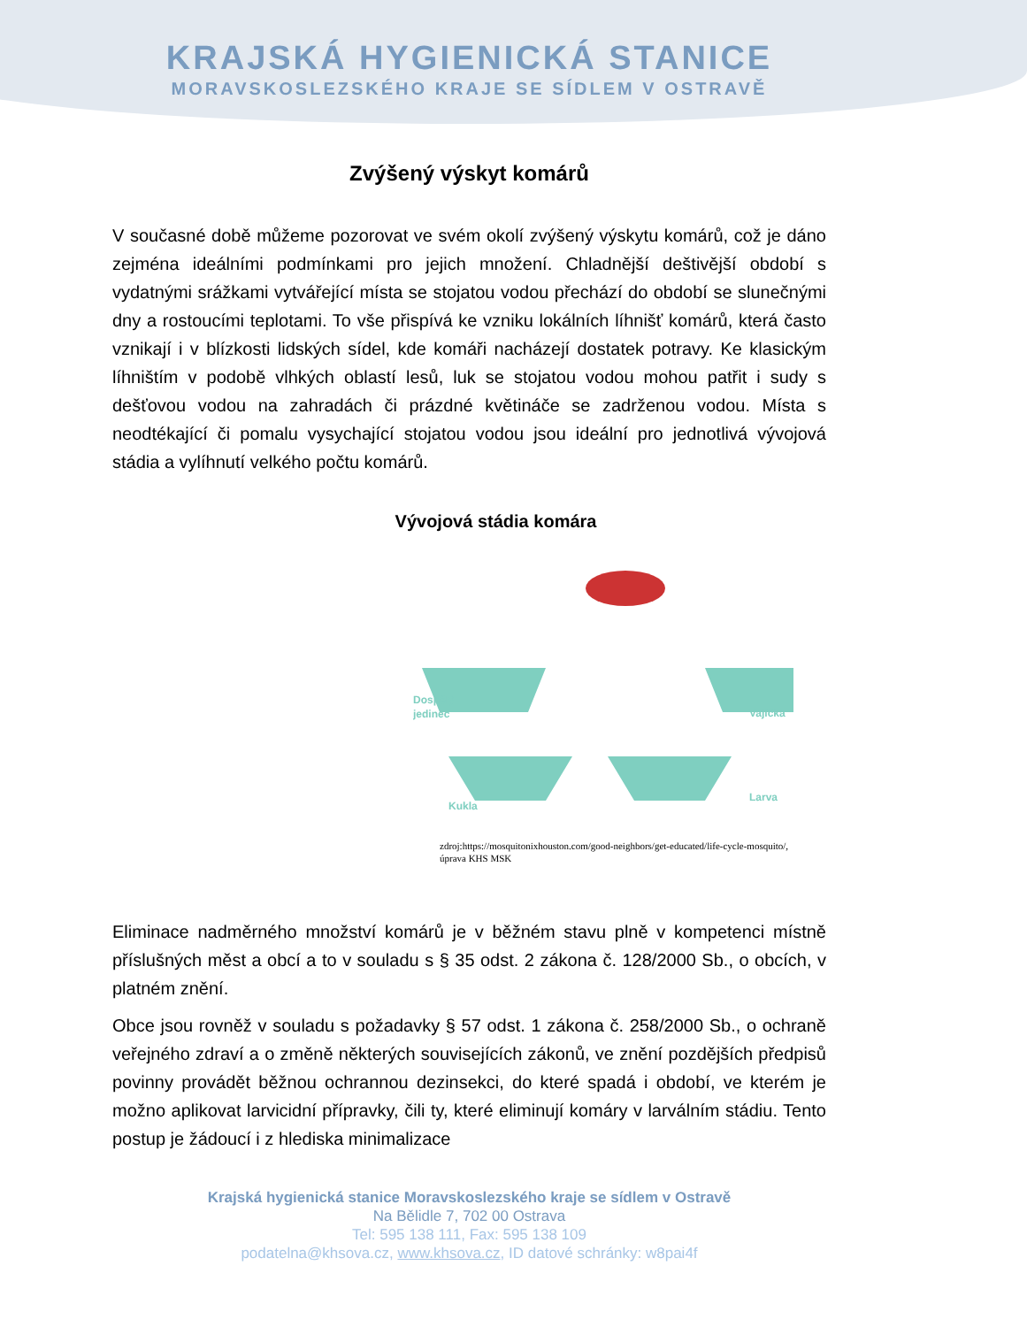KRAJSKÁ HYGIENICKÁ STANICE
MORAVSKOSLEZSKÉHO KRAJE SE SÍDLEM V OSTRAVĚ
Zvýšený výskyt komárů
V současné době můžeme pozorovat ve svém okolí zvýšený výskytu komárů, což je dáno zejména ideálními podmínkami pro jejich množení. Chladnější deštivější období s vydatnými srážkami vytvářející místa se stojatou vodou přechází do období se slunečnými dny a rostoucími teplotami. To vše přispívá ke vzniku lokálních líhnišť komárů, která často vznikají i v blízkosti lidských sídel, kde komáři nacházejí dostatek potravy. Ke klasickým líhništím v podobě vlhkých oblastí lesů, luk se stojatou vodou mohou patřit i sudy s dešťovou vodou na zahradách či prázdné květináče se zadrženou vodou. Místa s neodtékající či pomalu vysychající stojatou vodou jsou ideální pro jednotlivá vývojová stádia a vylíhnutí velkého počtu komárů.
Vývojová stádia komára
Dospělý
jedinec
Vajíčka
Kukla
Larva
zdroj:https://mosquitonixhouston.com/good-neighbors/get-educated/life-cycle-mosquito/, úprava KHS MSK
Eliminace nadměrného množství komárů je v běžném stavu plně v kompetenci místně příslušných měst a obcí a to v souladu s § 35 odst. 2 zákona č. 128/2000 Sb., o obcích, v platném znění.
Obce jsou rovněž v souladu s požadavky § 57 odst. 1 zákona č. 258/2000 Sb., o ochraně veřejného zdraví a o změně některých souvisejících zákonů, ve znění pozdějších předpisů povinny provádět běžnou ochrannou dezinsekci, do které spadá i období, ve kterém je možno aplikovat larvicidní přípravky, čili ty, které eliminují komáry v larválním stádiu. Tento postup je žádoucí i z hlediska minimalizace
Krajská hygienická stanice Moravskoslezského kraje se sídlem v Ostravě
Na Bělidle 7, 702 00 Ostrava
Tel: 595 138 111, Fax: 595 138 109
podatelna@khsova.cz, www.khsova.cz, ID datové schránky: w8pai4f